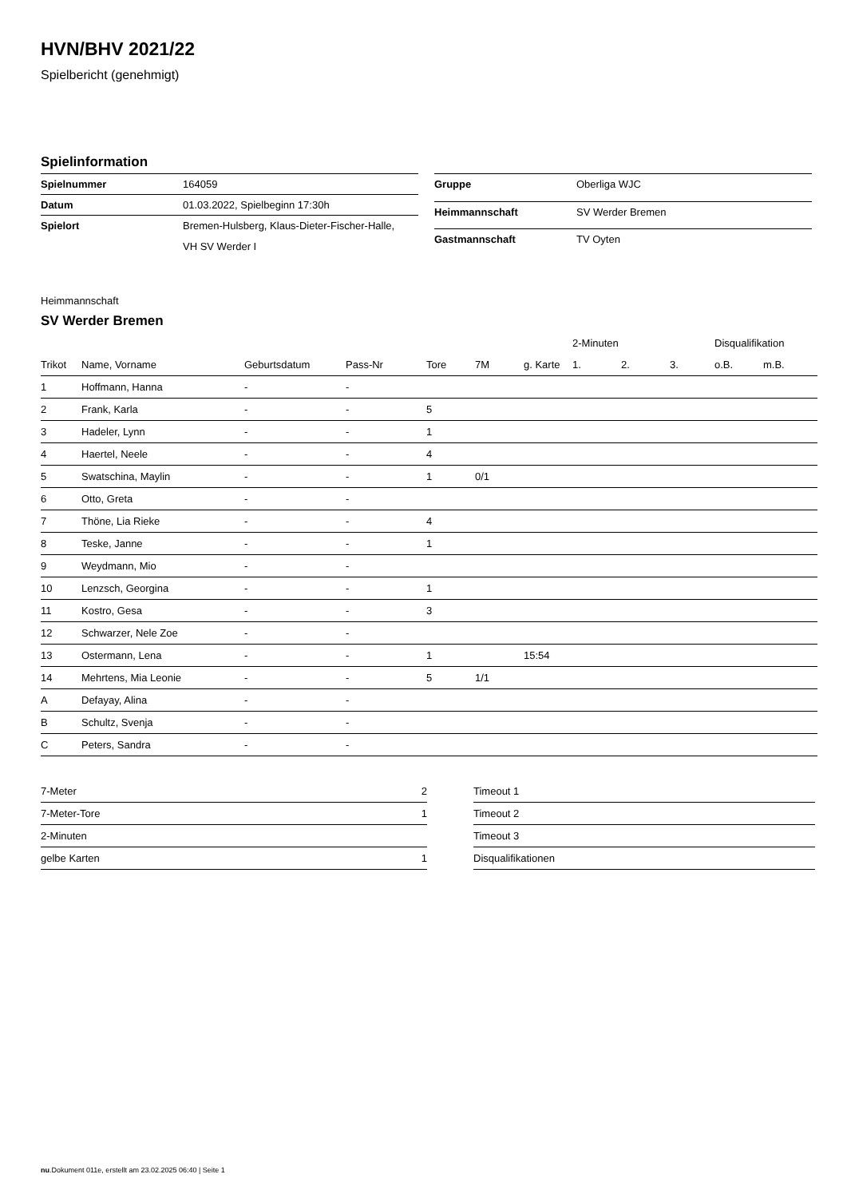HVN/BHV 2021/22
Spielbericht (genehmigt)
Spielinformation
| Spielnummer | 164059 |
| Datum | 01.03.2022, Spielbeginn 17:30h |
| Spielort | Bremen-Hulsberg, Klaus-Dieter-Fischer-Halle, VH SV Werder I |
| Gruppe | Oberliga WJC |
| Heimmannschaft | SV Werder Bremen |
| Gastmannschaft | TV Oyten |
Heimmannschaft
SV Werder Bremen
| | | | | | | | 2-Minuten | | | Disqualifikation | |
| --- | --- | --- | --- | --- | --- | --- | --- | --- | --- | --- | --- |
| Trikot | Name, Vorname | Geburtsdatum | Pass-Nr | Tore | 7M | g. Karte | 1. | 2. | 3. | o.B. | m.B. |
| 1 | Hoffmann, Hanna | - | - | | | | | | | | |
| 2 | Frank, Karla | - | - | 5 | | | | | | | |
| 3 | Hadeler, Lynn | - | - | 1 | | | | | | | |
| 4 | Haertel, Neele | - | - | 4 | | | | | | | |
| 5 | Swatschina, Maylin | - | - | 1 | 0/1 | | | | | | |
| 6 | Otto, Greta | - | - | | | | | | | | |
| 7 | Thöne, Lia Rieke | - | - | 4 | | | | | | | |
| 8 | Teske, Janne | - | - | 1 | | | | | | | |
| 9 | Weydmann, Mio | - | - | | | | | | | | |
| 10 | Lenzsch, Georgina | - | - | 1 | | | | | | | |
| 11 | Kostro, Gesa | - | - | 3 | | | | | | | |
| 12 | Schwarzer, Nele Zoe | - | - | | | | | | | | |
| 13 | Ostermann, Lena | - | - | 1 | | 15:54 | | | | | |
| 14 | Mehrtens, Mia Leonie | - | - | 5 | 1/1 | | | | | | |
| A | Defayay, Alina | - | - | | | | | | | | |
| B | Schultz, Svenja | - | - | | | | | | | | |
| C | Peters, Sandra | - | - | | | | | | | | |
| 7-Meter | 2 |
| 7-Meter-Tore | 1 |
| 2-Minuten | |
| gelbe Karten | 1 |
| Timeout 1 |
| Timeout 2 |
| Timeout 3 |
| Disqualifikationen |
nu.Dokument 011e, erstellt am 23.02.2025 06:40 | Seite 1